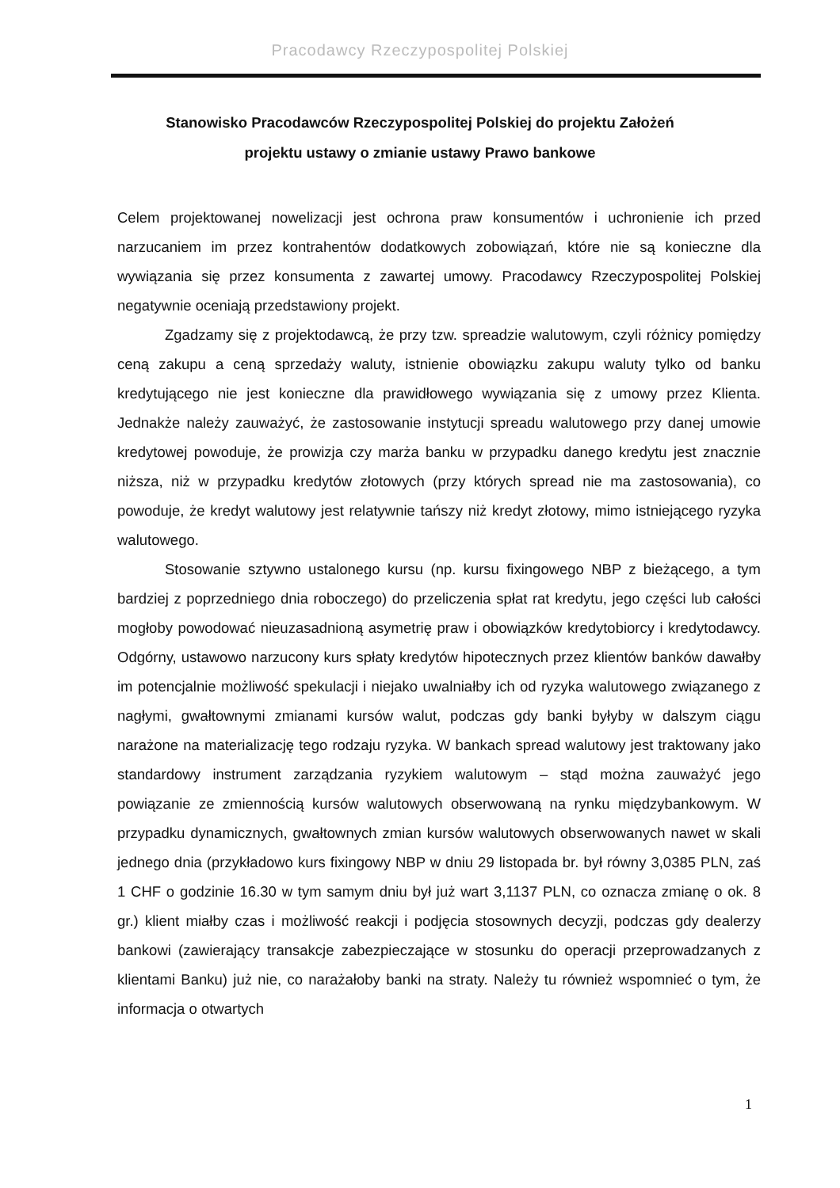Pracodawcy Rzeczypospolitej Polskiej
Stanowisko Pracodawców Rzeczypospolitej Polskiej do projektu Założeń
projektu ustawy o zmianie ustawy Prawo bankowe
Celem projektowanej nowelizacji jest ochrona praw konsumentów i uchronienie ich przed narzucaniem im przez kontrahentów dodatkowych zobowiązań, które nie są konieczne dla wywiązania się przez konsumenta z zawartej umowy. Pracodawcy Rzeczypospolitej Polskiej negatywnie oceniają przedstawiony projekt.
Zgadzamy się z projektodawcą, że przy tzw. spreadzie walutowym, czyli różnicy pomiędzy ceną zakupu a ceną sprzedaży waluty, istnienie obowiązku zakupu waluty tylko od banku kredytującego nie jest konieczne dla prawidłowego wywiązania się z umowy przez Klienta. Jednakże należy zauważyć, że zastosowanie instytucji spreadu walutowego przy danej umowie kredytowej powoduje, że prowizja czy marża banku w przypadku danego kredytu jest znacznie niższa, niż w przypadku kredytów złotowych (przy których spread nie ma zastosowania), co powoduje, że kredyt walutowy jest relatywnie tańszy niż kredyt złotowy, mimo istniejącego ryzyka walutowego.
Stosowanie sztywno ustalonego kursu (np. kursu fixingowego NBP z bieżącego, a tym bardziej z poprzedniego dnia roboczego) do przeliczenia spłat rat kredytu, jego części lub całości mogłoby powodować nieuzasadnioną asymetrię praw i obowiązków kredytobiorcy i kredytodawcy. Odgórny, ustawowo narzucony kurs spłaty kredytów hipotecznych przez klientów banków dawałby im potencjalnie możliwość spekulacji i niejako uwalniałby ich od ryzyka walutowego związanego z nagłymi, gwałtownymi zmianami kursów walut, podczas gdy banki byłyby w dalszym ciągu narażone na materializację tego rodzaju ryzyka. W bankach spread walutowy jest traktowany jako standardowy instrument zarządzania ryzykiem walutowym – stąd można zauważyć jego powiązanie ze zmiennością kursów walutowych obserwowaną na rynku międzybankowym. W przypadku dynamicznych, gwałtownych zmian kursów walutowych obserwowanych nawet w skali jednego dnia (przykładowo kurs fixingowy NBP w dniu 29 listopada br. był równy 3,0385 PLN, zaś 1 CHF o godzinie 16.30 w tym samym dniu był już wart 3,1137 PLN, co oznacza zmianę o ok. 8 gr.) klient miałby czas i możliwość reakcji i podjęcia stosownych decyzji, podczas gdy dealerzy bankowi (zawierający transakcje zabezpieczające w stosunku do operacji przeprowadzanych z klientami Banku) już nie, co narażałoby banki na straty. Należy tu również wspomnieć o tym, że informacja o otwartych
1